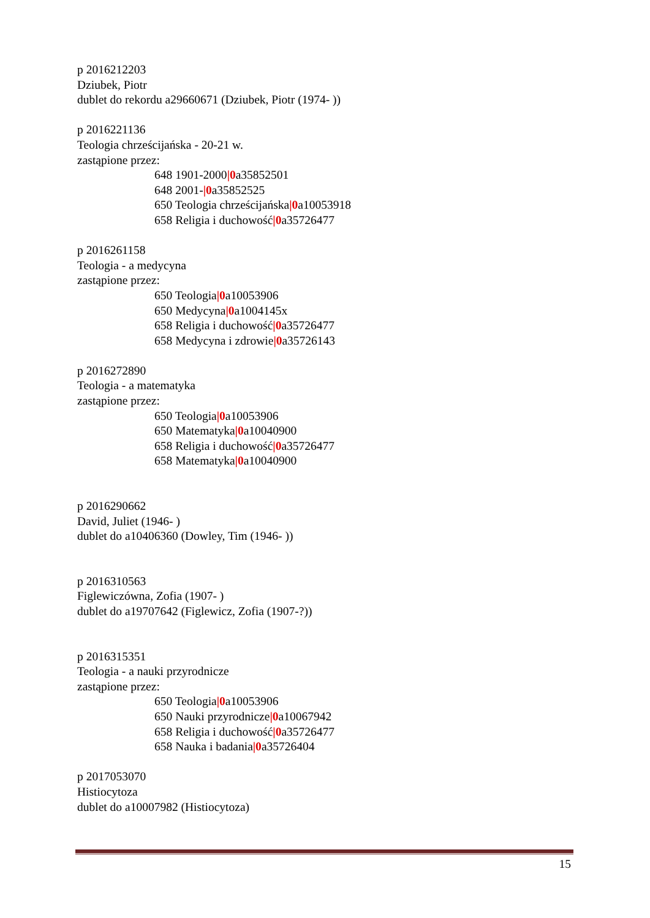p 2016212203
Dziubek, Piotr
dublet do rekordu a29660671 (Dziubek, Piotr (1974- ))
p 2016221136
Teologia chrześcijańska - 20-21 w.
zastąpione przez:
648 1901-2000|0a35852501
648 2001-|0a35852525
650 Teologia chrześcijańska|0a10053918
658 Religia i duchowość|0a35726477
p 2016261158
Teologia - a medycyna
zastąpione przez:
650 Teologia|0a10053906
650 Medycyna|0a1004145x
658 Religia i duchowość|0a35726477
658 Medycyna i zdrowie|0a35726143
p 2016272890
Teologia - a matematyka
zastąpione przez:
650 Teologia|0a10053906
650 Matematyka|0a10040900
658 Religia i duchowość|0a35726477
658 Matematyka|0a10040900
p 2016290662
David, Juliet (1946- )
dublet do a10406360 (Dowley, Tim (1946- ))
p 2016310563
Figlewiczówna, Zofia (1907- )
dublet do a19707642 (Figlewicz, Zofia (1907-?))
p 2016315351
Teologia - a nauki przyrodnicze
zastąpione przez:
650 Teologia|0a10053906
650 Nauki przyrodnicze|0a10067942
658 Religia i duchowość|0a35726477
658 Nauka i badania|0a35726404
p 2017053070
Histiocytoza
dublet do a10007982 (Histiocytoza)
15